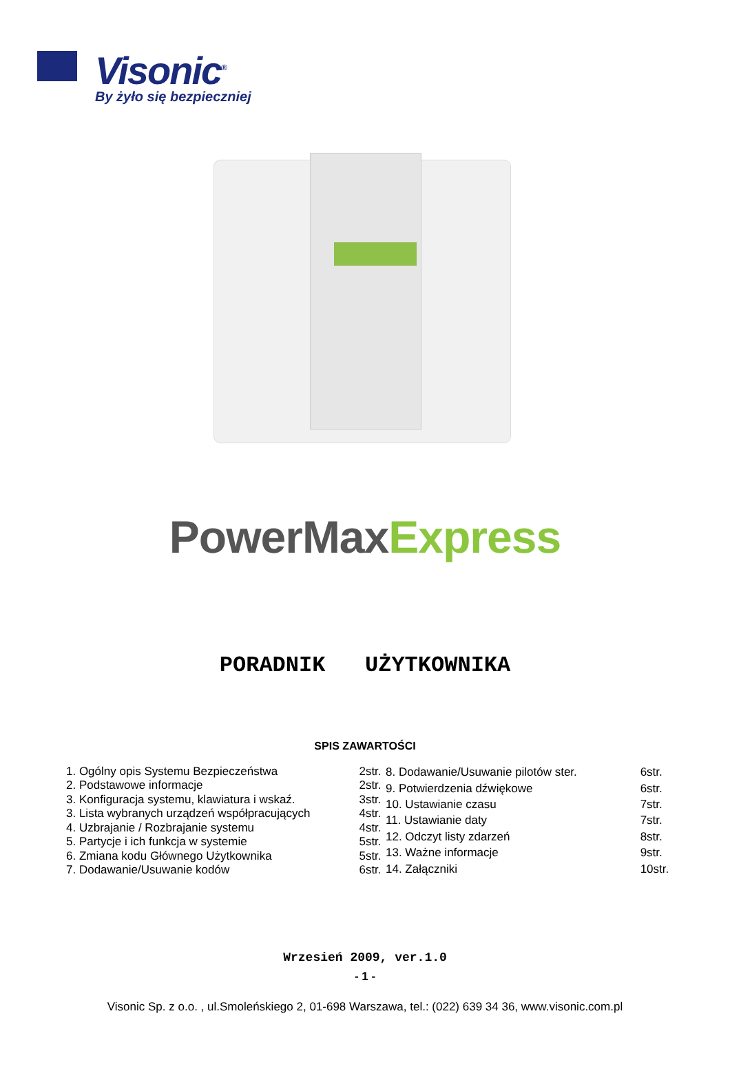Visonic<sup>®</sup>
By żyło się bezpieczniej
PowerMaxExpress
PORADNIK UŻYTKOWNIKA
SPIS ZAWARTOŚCI
| 1. Ogólny opis Systemu Bezpieczeństwa | 2str. |
| 2. Podstawowe informacje | 2str. |
| 3. Konfiguracja systemu, klawiatura i wskaź. | 3str. |
| 3. Lista wybranych urządzeń współpracujących | 4str. |
| 4. Uzbrajanie / Rozbrajanie systemu | 4str. |
| 5. Partycje i ich funkcja w systemie | 5str. |
| 6. Zmiana kodu Głównego Użytkownika | 5str. |
| 7. Dodawanie/Usuwanie kodów | 6str. |
| 8. Dodawanie/Usuwanie pilotów ster. | 6str. |
| 9. Potwierdzenia dźwiękowe | 6str. |
| 10. Ustawianie czasu | 7str. |
| 11. Ustawianie daty | 7str. |
| 12. Odczyt listy zdarzeń | 8str. |
| 13. Ważne informacje | 9str. |
| 14. Załączniki | 10str. |
Wrzesień 2009, ver.1.0
- 1 -
Visonic Sp. z o.o. , ul.Smoleńskiego 2, 01-698 Warszawa, tel.: (022) 639 34 36, www.visonic.com.pl